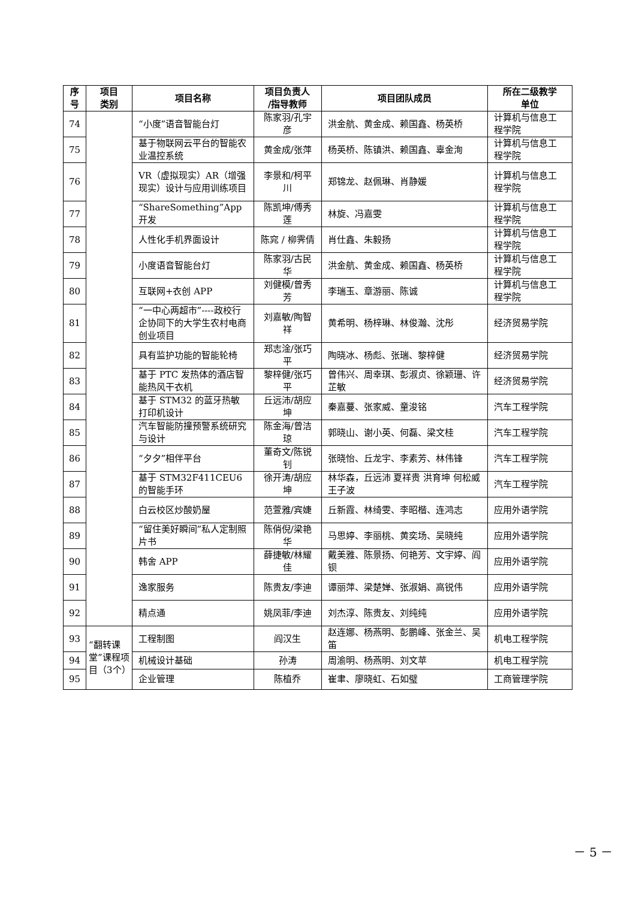| 序号 | 项目 类别 | 项目名称 | 项目负责人 /指导教师 | 项目团队成员 | 所在二级教学 单位 |
| --- | --- | --- | --- | --- | --- |
| 74 | | “小度”语音智能台灯 | 陈家羽/孔宇彦 | 洪金航、黄金成、赖国鑫、杨英桥 | 计算机与信息工程学院 |
| 75 | | 基于物联网云平台的智能农业温控系统 | 黄金成/张萍 | 杨英桥、陈镇洪、赖国鑫、辜金洵 | 计算机与信息工程学院 |
| 76 | | VR（虚拟现实）AR（增强现实）设计与应用训练项目 | 李景和/柯平川 | 郑锦龙、赵佩琳、肖静媛 | 计算机与信息工程学院 |
| 77 | | “ShareSomething”App开发 | 陈凯坤/傅秀莲 | 林旋、冯嘉雯 | 计算机与信息工程学院 |
| 78 | | 人性化手机界面设计 | 陈窕 / 柳霁倩 | 肖仕鑫、朱毅扬 | 计算机与信息工程学院 |
| 79 | | 小度语音智能台灯 | 陈家羽/古民华 | 洪金航、黄金成、赖国鑫、杨英桥 | 计算机与信息工程学院 |
| 80 | | 互联网+衣创 APP | 刘健模/曾秀芳 | 李瑞玉、章游丽、陈诚 | 计算机与信息工程学院 |
| 81 | | “一中心两超市”----政校行企协同下的大学生农村电商创业项目 | 刘嘉敏/陶智祥 | 黄希明、杨梓琳、林俊瀚、沈彤 | 经济贸易学院 |
| 82 | | 具有监护功能的智能轮椅 | 郑志淦/张巧平 | 陶晓冰、杨彪、张瑞、黎梓健 | 经济贸易学院 |
| 83 | | 基于 PTC 发热体的酒店智能热风干衣机 | 黎梓健/张巧平 | 曾伟兴、周幸琪、彭淑贞、徐颖珊、许芷敏 | 经济贸易学院 |
| 84 | | 基于 STM32 的蓝牙热敏打印机设计 | 丘远沛/胡应坤 | 秦嘉蔓、张家威、童浚铭 | 汽车工程学院 |
| 85 | | 汽车智能防撞预警系统研究与设计 | 陈金海/曾洁琼 | 郭晓山、谢小英、何磊、梁文桂 | 汽车工程学院 |
| 86 | | “夕夕”相伴平台 | 董奇文/陈锐钊 | 张晓怡、丘龙宇、李素芳、林伟锋 | 汽车工程学院 |
| 87 | | 基于 STM32F411CEU6 的智能手环 | 徐开涛/胡应坤 | 林华森，丘远沛 夏祥贵 洪育坤 何松威 王子波 | 汽车工程学院 |
| 88 | | 白云校区炒酸奶屋 | 范萱雅/宾婕 | 丘新霞、林绮雯、李昭楷、连鸿志 | 应用外语学院 |
| 89 | | “留住美好瞬间”私人定制照片书 | 陈俏倪/梁艳华 | 马思婷、李丽桃、黄奕场、吴晓纯 | 应用外语学院 |
| 90 | | 韩舍 APP | 薛捷敏/林耀佳 | 戴美雅、陈景扬、何艳芳、文宇婷、阎钡 | 应用外语学院 |
| 91 | | 逸家服务 | 陈贵友/李迪 | 谭丽萍、梁楚婵、张淑娟、高锐伟 | 应用外语学院 |
| 92 | | 精点通 | 姚凤菲/李迪 | 刘杰淳、陈贵友、刘纯纯 | 应用外语学院 |
| 93 | “翻转课堂”课程项目（3个） | 工程制图 | 阎汉生 | 赵连娜、杨燕明、彭鹏峰、张金兰、吴笛 | 机电工程学院 |
| 94 | | 机械设计基础 | 孙涛 | 周渝明、杨燕明、刘文苹 | 机电工程学院 |
| 95 | | 企业管理 | 陈植乔 | 崔聿、廖晓虹、石如璧 | 工商管理学院 |
－ 5 －